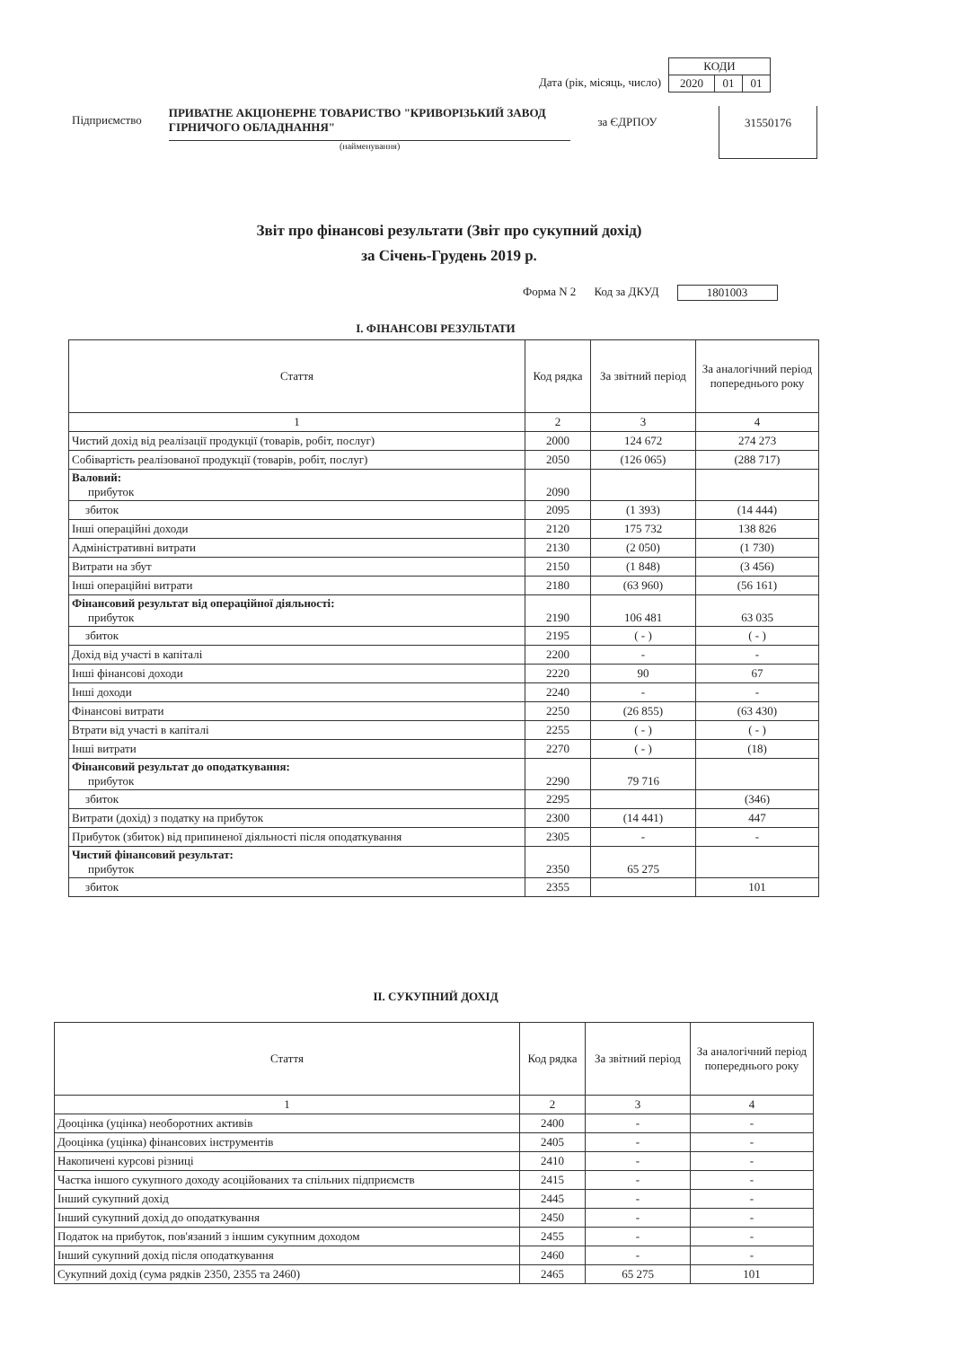Дата (рік, місяць, число)
| КОДИ | | |
| 2020 | 01 | 01 |
Підприємство
ПРИВАТНЕ АКЦІОНЕРНЕ ТОВАРИСТВО "КРИВОРІЗЬКИЙ ЗАВОД ГІРНИЧОГО ОБЛАДНАННЯ"
(найменування)
за ЄДРПОУ
31550176
Звіт про фінансові результати (Звіт про сукупний дохід)
за Січень-Грудень 2019 р.
Форма N 2 Код за ДКУД 1801003
I. ФІНАНСОВІ РЕЗУЛЬТАТИ
| Стаття | Код рядка | За звітний період | За аналогічний період попереднього року |
| --- | --- | --- | --- |
| 1 | 2 | 3 | 4 |
| Чистий дохід від реалізації продукції (товарів, робіт, послуг) | 2000 | 124 672 | 274 273 |
| Собівартість реалізованої продукції (товарів, робіт, послуг) | 2050 | (126 065) | (288 717) |
| Валовий: прибуток | 2090 | | |
| збиток | 2095 | (1 393) | (14 444) |
| Інші операційні доходи | 2120 | 175 732 | 138 826 |
| Адміністративні витрати | 2130 | (2 050) | (1 730) |
| Витрати на збут | 2150 | (1 848) | (3 456) |
| Інші операційні витрати | 2180 | (63 960) | (56 161) |
| Фінансовий результат від операційної діяльності: прибуток | 2190 | 106 481 | 63 035 |
| збиток | 2195 | ( - ) | ( - ) |
| Дохід від участі в капіталі | 2200 | - | - |
| Інші фінансові доходи | 2220 | 90 | 67 |
| Інші доходи | 2240 | - | - |
| Фінансові витрати | 2250 | (26 855) | (63 430) |
| Втрати від участі в капіталі | 2255 | ( - ) | ( - ) |
| Інші витрати | 2270 | ( - ) | (18) |
| Фінансовий результат до оподаткування: прибуток | 2290 | 79 716 | |
| збиток | 2295 | | (346) |
| Витрати (дохід) з податку на прибуток | 2300 | (14 441) | 447 |
| Прибуток (збиток) від припиненої діяльності після оподаткування | 2305 | - | - |
| Чистий фінансовий результат: прибуток | 2350 | 65 275 | |
| збиток | 2355 | | 101 |
II. СУКУПНИЙ ДОХІД
| Стаття | Код рядка | За звітний період | За аналогічний період попереднього року |
| --- | --- | --- | --- |
| 1 | 2 | 3 | 4 |
| Дооцінка (уцінка) необоротних активів | 2400 | - | - |
| Дооцінка (уцінка) фінансових інструментів | 2405 | - | - |
| Накопичені курсові різниці | 2410 | - | - |
| Частка іншого сукупного доходу асоційованих та спільних підприємств | 2415 | - | - |
| Інший сукупний дохід | 2445 | - | - |
| Інший сукупний дохід до оподаткування | 2450 | - | - |
| Податок на прибуток, пов'язаний з іншим сукупним доходом | 2455 | - | - |
| Інший сукупний дохід після оподаткування | 2460 | - | - |
| Сукупний дохід (сума рядків 2350, 2355 та 2460) | 2465 | 65 275 | 101 |